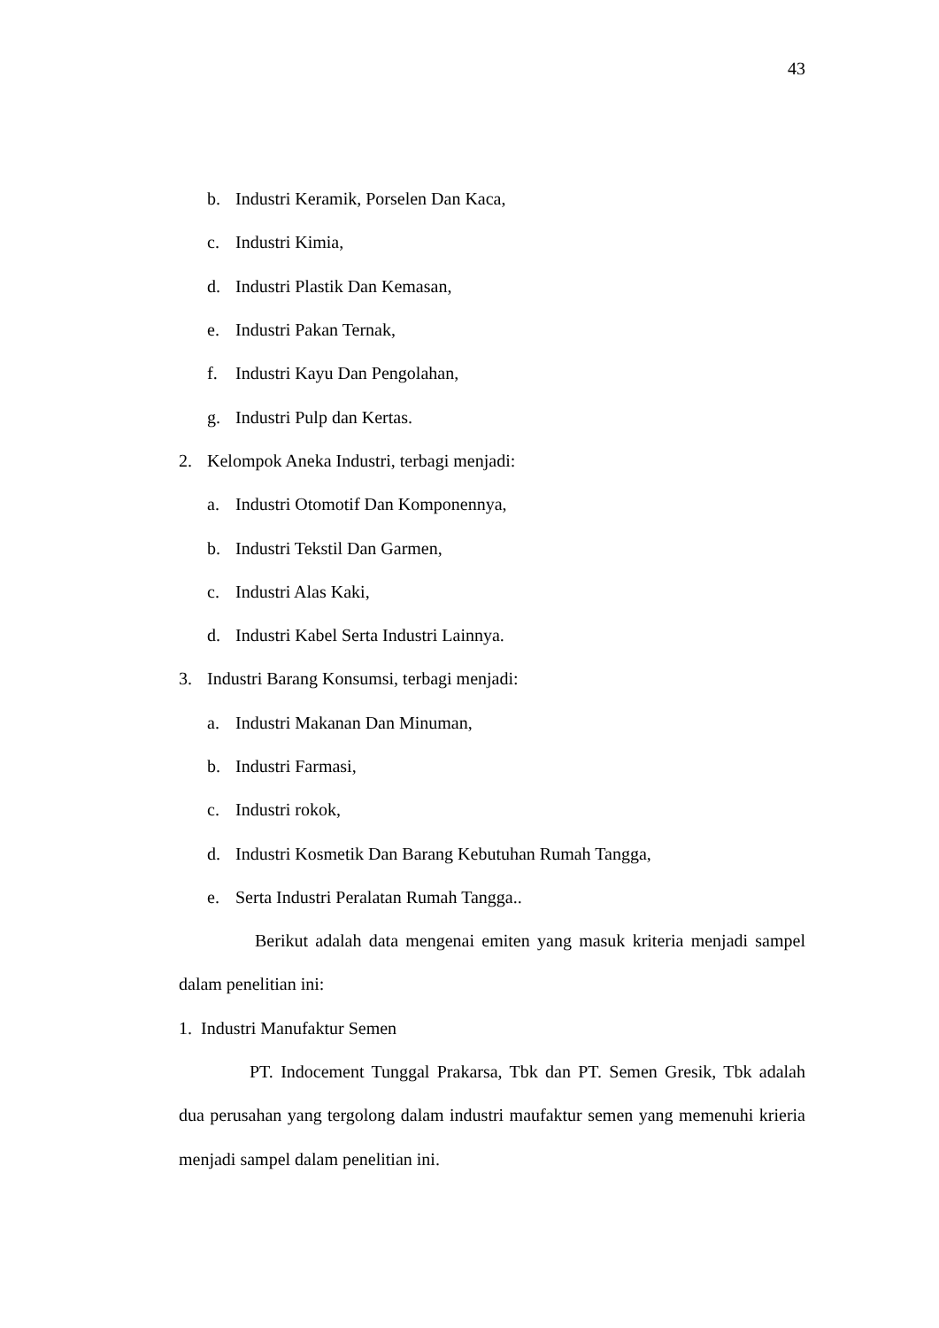43
b. Industri Keramik, Porselen Dan Kaca,
c. Industri Kimia,
d. Industri Plastik Dan Kemasan,
e. Industri Pakan Ternak,
f. Industri Kayu Dan Pengolahan,
g. Industri Pulp dan Kertas.
2. Kelompok Aneka Industri, terbagi menjadi:
a. Industri Otomotif Dan Komponennya,
b. Industri Tekstil Dan Garmen,
c. Industri Alas Kaki,
d. Industri Kabel Serta Industri Lainnya.
3. Industri Barang Konsumsi, terbagi menjadi:
a. Industri Makanan Dan Minuman,
b. Industri Farmasi,
c. Industri rokok,
d. Industri Kosmetik Dan Barang Kebutuhan Rumah Tangga,
e. Serta Industri Peralatan Rumah Tangga..
Berikut adalah data mengenai emiten yang masuk kriteria menjadi sampel dalam penelitian ini:
1. Industri Manufaktur Semen
PT. Indocement Tunggal Prakarsa, Tbk dan PT. Semen Gresik, Tbk adalah dua perusahan yang tergolong dalam industri maufaktur semen yang memenuhi krieria menjadi sampel dalam penelitian ini.